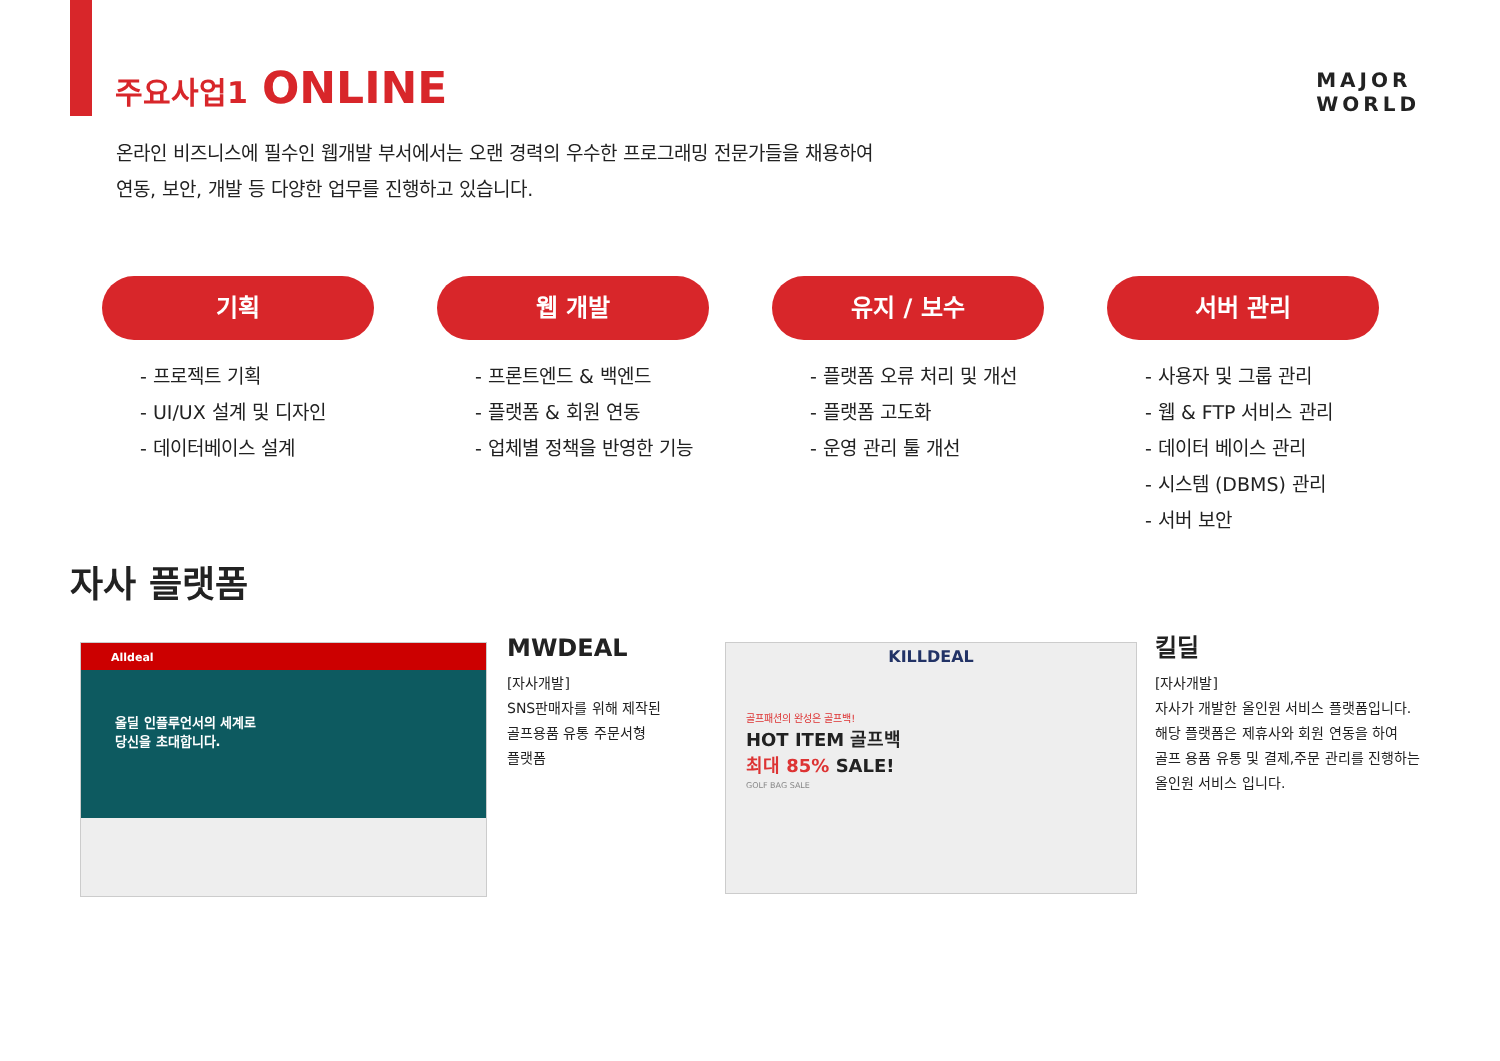주요사업1 ONLINE
MAJOR
WORLD
온라인 비즈니스에 필수인 웹개발 부서에서는 오랜 경력의 우수한 프로그래밍 전문가들을 채용하여
연동, 보안, 개발 등 다양한 업무를 진행하고 있습니다.
기획
- 프로젝트 기획
- UI/UX 설계 및 디자인
- 데이터베이스 설계
웹 개발
- 프론트엔드 & 백엔드
- 플랫폼 & 회원 연동
- 업체별 정책을 반영한 기능
유지 / 보수
- 플랫폼 오류 처리 및 개선
- 플랫폼 고도화
- 운영 관리 툴 개선
서버 관리
- 사용자 및 그룹 관리
- 웹 & FTP 서비스 관리
- 데이터 베이스 관리
- 시스템 (DBMS) 관리
- 서버 보안
자사 플랫폼
Alldeal
올딜 인플루언서의 세계로
당신을 초대합니다.
MWDEAL
[자사개발]
SNS판매자를 위해 제작된
골프용품 유통 주문서형
플랫폼
KILLDEAL
골프패션의 완성은 골프백!
HOT ITEM 골프백
최대 85% SALE!
GOLF BAG SALE
킬딜
[자사개발]
자사가 개발한 올인원 서비스 플랫폼입니다.
해당 플랫폼은 제휴사와 회원 연동을 하여
골프 용품 유통 및 결제,주문 관리를 진행하는
올인원 서비스 입니다.